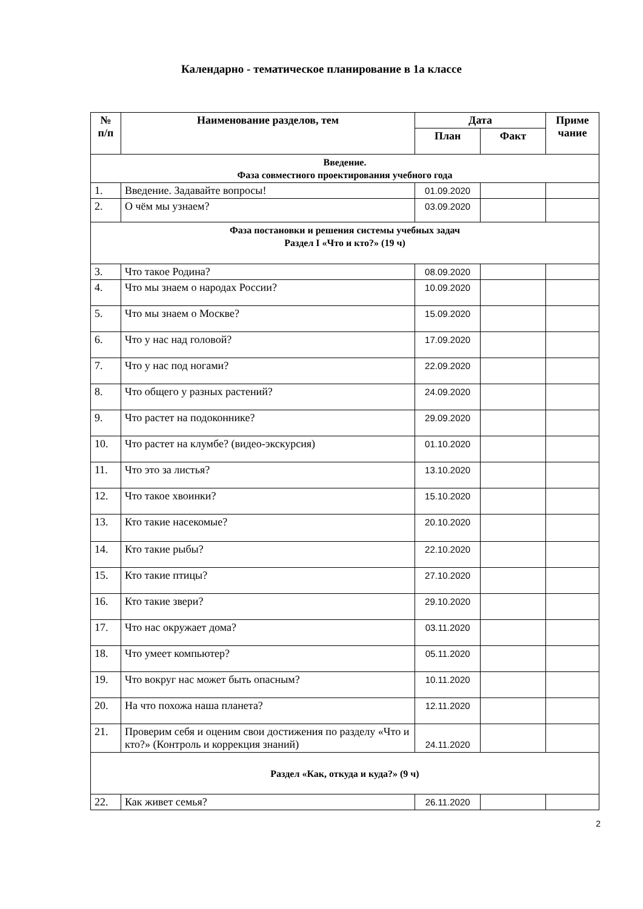Календарно - тематическое планирование в 1а классе
| № п/п | Наименование разделов, тем | Дата | | Приме чание |
| --- | --- | --- | --- | --- |
| | | План | Факт | |
| Введение. Фаза совместного проектирования учебного года | | | | |
| 1. | Введение. Задавайте вопросы! | 01.09.2020 | | |
| 2. | О чём мы узнаем? | 03.09.2020 | | |
| Фаза постановки и решения системы учебных задач Раздел I «Что и кто?» (19 ч) | | | | |
| 3. | Что такое Родина? | 08.09.2020 | | |
| 4. | Что мы знаем о народах России? | 10.09.2020 | | |
| 5. | Что мы знаем о Москве? | 15.09.2020 | | |
| 6. | Что у нас над головой? | 17.09.2020 | | |
| 7. | Что у нас под ногами? | 22.09.2020 | | |
| 8. | Что общего у разных растений? | 24.09.2020 | | |
| 9. | Что растет на подоконнике? | 29.09.2020 | | |
| 10. | Что растет на клумбе? (видео-экскурсия) | 01.10.2020 | | |
| 11. | Что это за листья? | 13.10.2020 | | |
| 12. | Что такое хвоинки? | 15.10.2020 | | |
| 13. | Кто такие насекомые? | 20.10.2020 | | |
| 14. | Кто такие рыбы? | 22.10.2020 | | |
| 15. | Кто такие птицы? | 27.10.2020 | | |
| 16. | Кто такие звери? | 29.10.2020 | | |
| 17. | Что нас окружает дома? | 03.11.2020 | | |
| 18. | Что умеет компьютер? | 05.11.2020 | | |
| 19. | Что вокруг нас может быть опасным? | 10.11.2020 | | |
| 20. | На что похожа наша планета? | 12.11.2020 | | |
| 21. | Проверим себя и оценим свои достижения по разделу «Что и кто?» (Контроль и коррекция знаний) | 24.11.2020 | | |
| Раздел «Как, откуда и куда?» (9 ч) | | | | |
| 22. | Как живет семья? | 26.11.2020 | | |
2